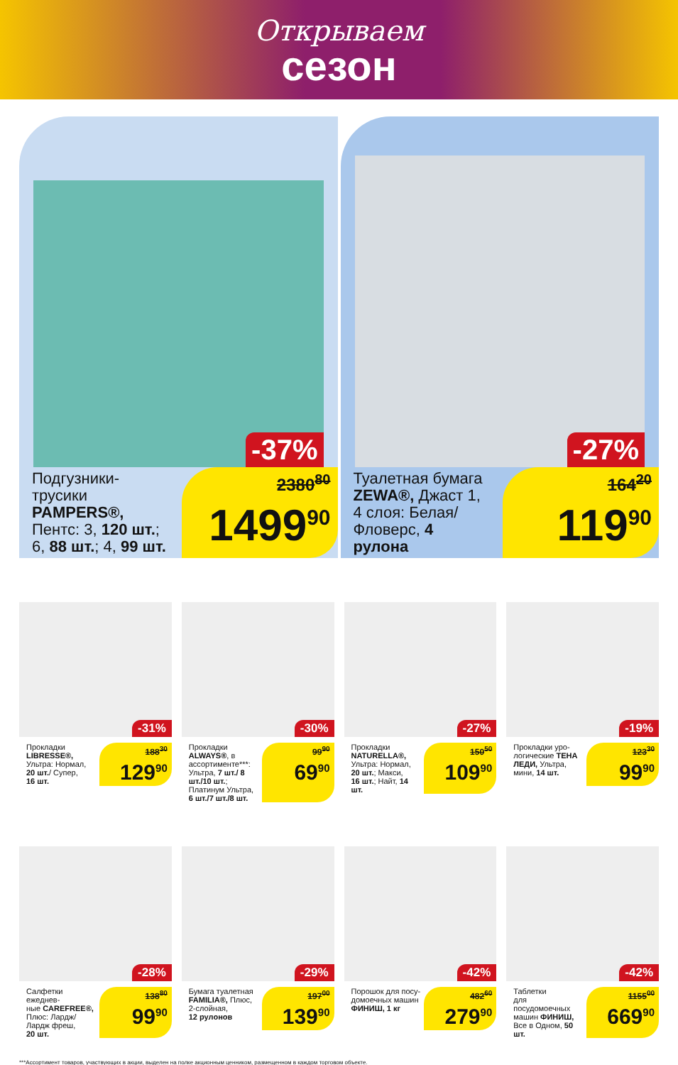Открываем
сезон
-37%
Подгузники-
трусики
PAMPERS®,
Пентс: 3, 120 шт.;
6, 88 шт.; 4, 99 шт.
2380<sup>80</sup>
1499<sup>90</sup>
-27%
Туалетная бумага
ZEWA®, Джаст 1,
4 слоя: Белая/
Фловерс, 4 рулона
164<sup>20</sup>
119<sup>90</sup>
-31%
Прокладки
LIBRESSE®,
Ультра: Нормал,
20 шт./ Супер,
16 шт.
188<sup>30</sup>
129<sup>90</sup>
-30%
Прокладки ALWAYS®, в ассортименте***: Ультра, 7 шт./ 8 шт./10 шт.; Платинум Ультра, 6 шт./7 шт./8 шт.
99<sup>90</sup>
69<sup>90</sup>
-27%
Прокладки
NATURELLA®,
Ультра: Нормал,
20 шт.; Макси,
16 шт.; Найт, 14 шт.
150<sup>50</sup>
109<sup>90</sup>
-19%
Прокладки уро-
логические ТЕНА ЛЕДИ, Ультра,
мини, 14 шт.
123<sup>30</sup>
99<sup>90</sup>
-28%
Салфетки ежеднев-
ные CAREFREE®,
Плюс: Лардж/
Лардж фреш,
20 шт.
138<sup>80</sup>
99<sup>90</sup>
-29%
Бумага туалетная
FAMILIA®, Плюс,
2-слойная,
12 рулонов
197<sup>00</sup>
139<sup>90</sup>
-42%
Порошок для посу-
домоечных машин
ФИНИШ, 1 кг
482<sup>60</sup>
279<sup>90</sup>
-42%
Таблетки
для посудомоечных
машин ФИНИШ,
Все в Одном, 50 шт.
1155<sup>00</sup>
669<sup>90</sup>
***Ассортимент товаров, участвующих в акции, выделен на полке акционным ценником, размещенном в каждом торговом объекте.